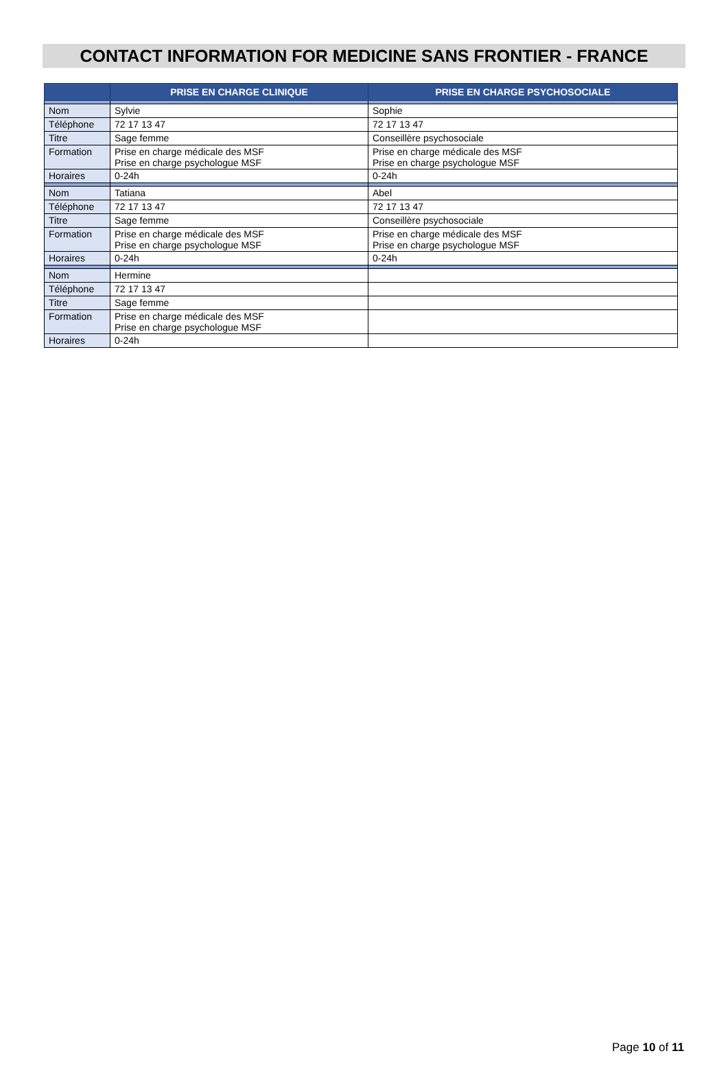CONTACT INFORMATION FOR MEDICINE SANS FRONTIER - FRANCE
| | PRISE EN CHARGE CLINIQUE | PRISE EN CHARGE PSYCHOSOCIALE |
| --- | --- | --- |
| Nom | Sylvie | Sophie |
| Téléphone | 72 17 13 47 | 72 17 13 47 |
| Titre | Sage femme | Conseillère psychosociale |
| Formation | Prise en charge médicale des MSF Prise en charge psychologue MSF | Prise en charge médicale des MSF Prise en charge psychologue MSF |
| Horaires | 0-24h | 0-24h |
| Nom | Tatiana | Abel |
| Téléphone | 72 17 13 47 | 72 17 13 47 |
| Titre | Sage femme | Conseillère psychosociale |
| Formation | Prise en charge médicale des MSF Prise en charge psychologue MSF | Prise en charge médicale des MSF Prise en charge psychologue MSF |
| Horaires | 0-24h | 0-24h |
| Nom | Hermine | |
| Téléphone | 72 17 13 47 | |
| Titre | Sage femme | |
| Formation | Prise en charge médicale des MSF Prise en charge psychologue MSF | |
| Horaires | 0-24h | |
Page 10 of 11